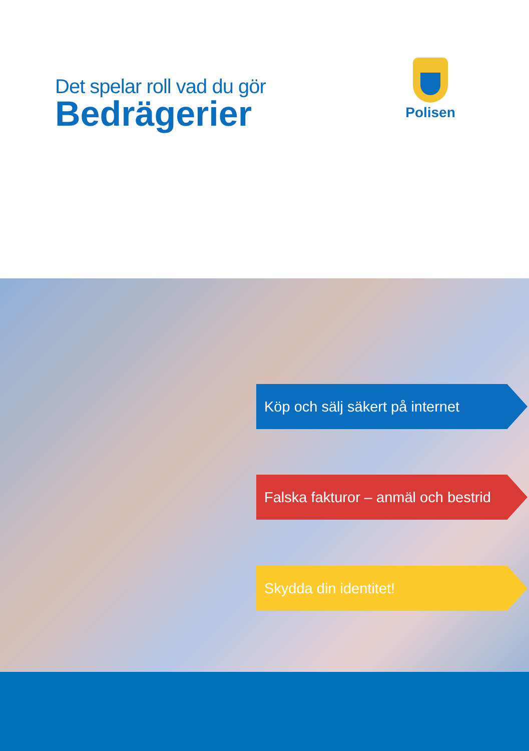Det spelar roll vad du gör
Bedrägerier
Polisen
Köp och sälj säkert på internet
Falska fakturor – anmäl och bestrid
Skydda din identitet!